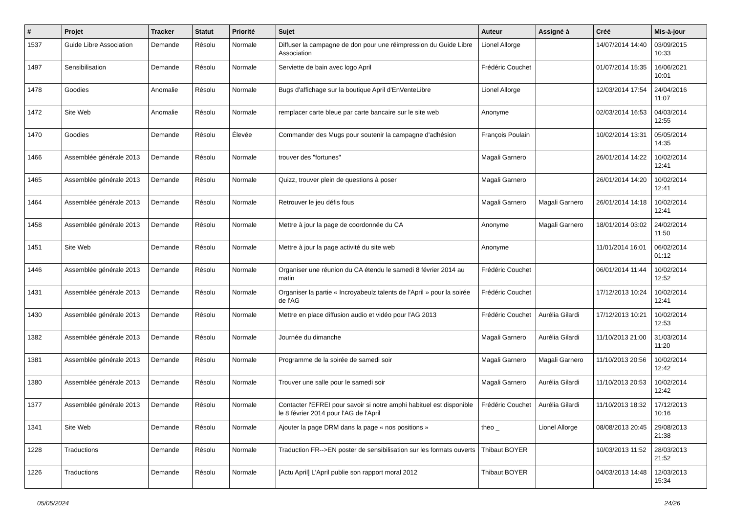| # | Projet | Tracker | Statut | Priorité | Sujet | Auteur | Assigné à | Créé | Mis-à-jour |
| --- | --- | --- | --- | --- | --- | --- | --- | --- | --- |
| 1537 | Guide Libre Association | Demande | Résolu | Normale | Diffuser la campagne de don pour une réimpression du Guide Libre Association | Lionel Allorge | | 14/07/2014 14:40 | 03/09/2015 10:33 |
| 1497 | Sensibilisation | Demande | Résolu | Normale | Serviette de bain avec logo April | Frédéric Couchet | | 01/07/2014 15:35 | 16/06/2021 10:01 |
| 1478 | Goodies | Anomalie | Résolu | Normale | Bugs d'affichage sur la boutique April d'EnVenteLibre | Lionel Allorge | | 12/03/2014 17:54 | 24/04/2016 11:07 |
| 1472 | Site Web | Anomalie | Résolu | Normale | remplacer carte bleue par carte bancaire sur le site web | Anonyme | | 02/03/2014 16:53 | 04/03/2014 12:55 |
| 1470 | Goodies | Demande | Résolu | Élevée | Commander des Mugs pour soutenir la campagne d'adhésion | François Poulain | | 10/02/2014 13:31 | 05/05/2014 14:35 |
| 1466 | Assemblée générale 2013 | Demande | Résolu | Normale | trouver des "fortunes" | Magali Garnero | | 26/01/2014 14:22 | 10/02/2014 12:41 |
| 1465 | Assemblée générale 2013 | Demande | Résolu | Normale | Quizz, trouver plein de questions à poser | Magali Garnero | | 26/01/2014 14:20 | 10/02/2014 12:41 |
| 1464 | Assemblée générale 2013 | Demande | Résolu | Normale | Retrouver le jeu défis fous | Magali Garnero | Magali Garnero | 26/01/2014 14:18 | 10/02/2014 12:41 |
| 1458 | Assemblée générale 2013 | Demande | Résolu | Normale | Mettre à jour la page de coordonnée du CA | Anonyme | Magali Garnero | 18/01/2014 03:02 | 24/02/2014 11:50 |
| 1451 | Site Web | Demande | Résolu | Normale | Mettre à jour la page activité du site web | Anonyme | | 11/01/2014 16:01 | 06/02/2014 01:12 |
| 1446 | Assemblée générale 2013 | Demande | Résolu | Normale | Organiser une réunion du CA étendu le samedi 8 février 2014 au matin | Frédéric Couchet | | 06/01/2014 11:44 | 10/02/2014 12:52 |
| 1431 | Assemblée générale 2013 | Demande | Résolu | Normale | Organiser la partie « Incroyabeulz talents de l'April » pour la soirée de l'AG | Frédéric Couchet | | 17/12/2013 10:24 | 10/02/2014 12:41 |
| 1430 | Assemblée générale 2013 | Demande | Résolu | Normale | Mettre en place diffusion audio et vidéo pour l'AG 2013 | Frédéric Couchet | Aurélia Gilardi | 17/12/2013 10:21 | 10/02/2014 12:53 |
| 1382 | Assemblée générale 2013 | Demande | Résolu | Normale | Journée du dimanche | Magali Garnero | Aurélia Gilardi | 11/10/2013 21:00 | 31/03/2014 11:20 |
| 1381 | Assemblée générale 2013 | Demande | Résolu | Normale | Programme de la soirée de samedi soir | Magali Garnero | Magali Garnero | 11/10/2013 20:56 | 10/02/2014 12:42 |
| 1380 | Assemblée générale 2013 | Demande | Résolu | Normale | Trouver une salle pour le samedi soir | Magali Garnero | Aurélia Gilardi | 11/10/2013 20:53 | 10/02/2014 12:42 |
| 1377 | Assemblée générale 2013 | Demande | Résolu | Normale | Contacter l'EFREI pour savoir si notre amphi habituel est disponible le 8 février 2014 pour l'AG de l'April | Frédéric Couchet | Aurélia Gilardi | 11/10/2013 18:32 | 17/12/2013 10:16 |
| 1341 | Site Web | Demande | Résolu | Normale | Ajouter la page DRM dans la page « nos positions » | theo _ | Lionel Allorge | 08/08/2013 20:45 | 29/08/2013 21:38 |
| 1228 | Traductions | Demande | Résolu | Normale | Traduction FR-->EN poster de sensibilisation sur les formats ouverts | Thibaut BOYER | | 10/03/2013 11:52 | 28/03/2013 21:52 |
| 1226 | Traductions | Demande | Résolu | Normale | [Actu April] L'April publie son rapport moral 2012 | Thibaut BOYER | | 04/03/2013 14:48 | 12/03/2013 15:34 |
05/05/2024 24/26